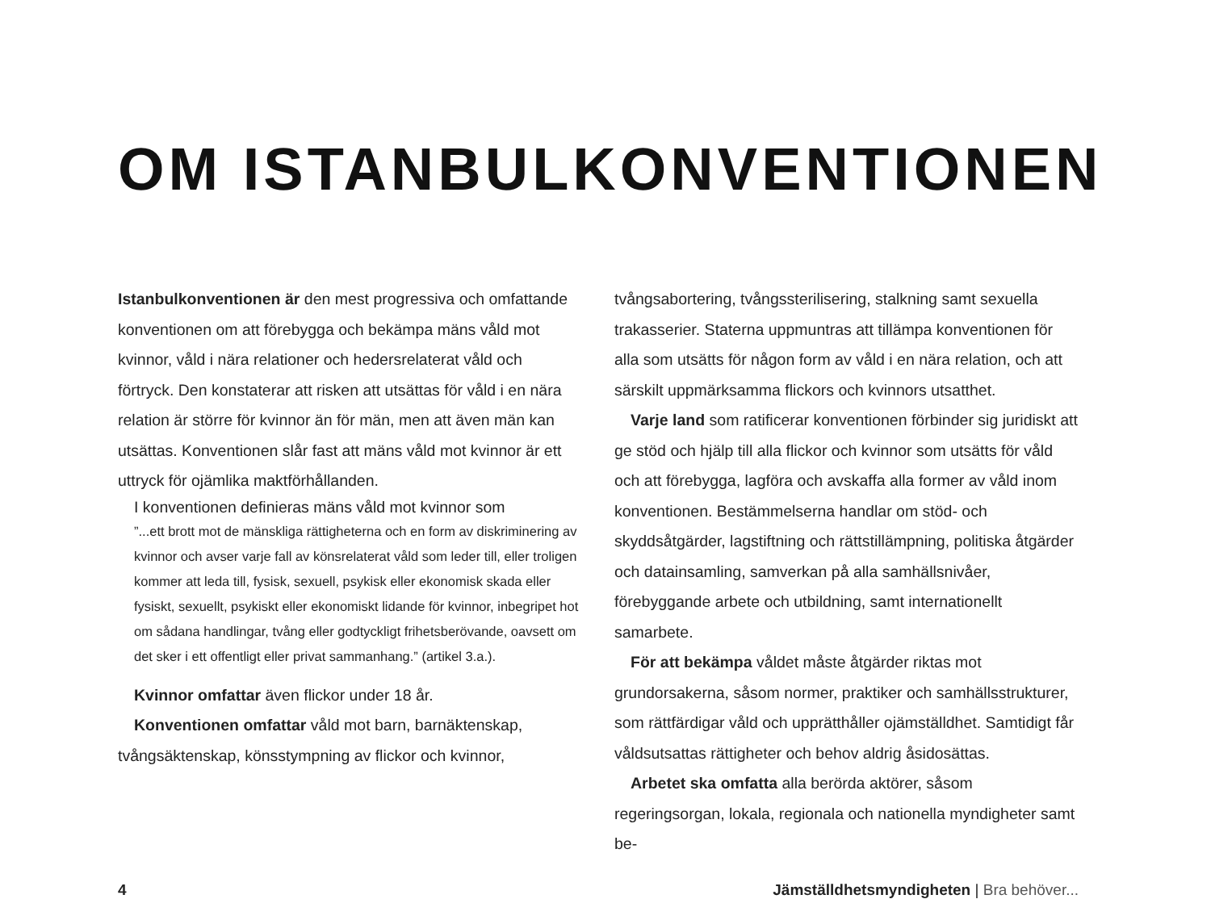OM ISTANBULKONVENTIONEN
Istanbulkonventionen är den mest progressiva och omfattande konventionen om att förebygga och bekämpa mäns våld mot kvinnor, våld i nära relationer och hedersrelaterat våld och förtryck. Den konstaterar att risken att utsättas för våld i en nära relation är större för kvinnor än för män, men att även män kan utsättas. Konventionen slår fast att mäns våld mot kvinnor är ett uttryck för ojämlika maktförhållanden.
I konventionen definieras mäns våld mot kvinnor som
”...ett brott mot de mänskliga rättigheterna och en form av diskriminering av kvinnor och avser varje fall av könsrelaterat våld som leder till, eller troligen kommer att leda till, fysisk, sexuell, psykisk eller ekonomisk skada eller fysiskt, sexuellt, psykiskt eller ekonomiskt lidande för kvinnor, inbegripet hot om sådana handlingar, tvång eller godtyckligt frihetsberövande, oavsett om det sker i ett offentligt eller privat sammanhang.” (artikel 3.a.).
Kvinnor omfattar även flickor under 18 år.
Konventionen omfattar våld mot barn, barnäktenskap, tvångsäktenskap, könsstympning av flickor och kvinnor,
tvångsabortering, tvångssterilisering, stalkning samt sexuella trakasserier. Staterna uppmuntras att tillämpa konventionen för alla som utsätts för någon form av våld i en nära relation, och att särskilt uppmärksamma flickors och kvinnors utsatthet.
Varje land som ratificerar konventionen förbinder sig juridiskt att ge stöd och hjälp till alla flickor och kvinnor som utsätts för våld och att förebygga, lagföra och avskaffa alla former av våld inom konventionen. Bestämmelserna handlar om stöd- och skyddsåtgärder, lagstiftning och rättstillämpning, politiska åtgärder och datainsamling, samverkan på alla samhällsnivåer, förebyggande arbete och utbildning, samt internationellt samarbete.
För att bekämpa våldet måste åtgärder riktas mot grundorsakerna, såsom normer, praktiker och samhällsstrukturer, som rättfärdigar våld och upprätthåller ojämställdhet. Samtidigt får våldsutsattas rättigheter och behov aldrig åsidosättas.
Arbetet ska omfatta alla berörda aktörer, såsom regeringsorgan, lokala, regionala och nationella myndigheter samt be-
4 Jämställdhetsmyndigheten | Bra behöver...